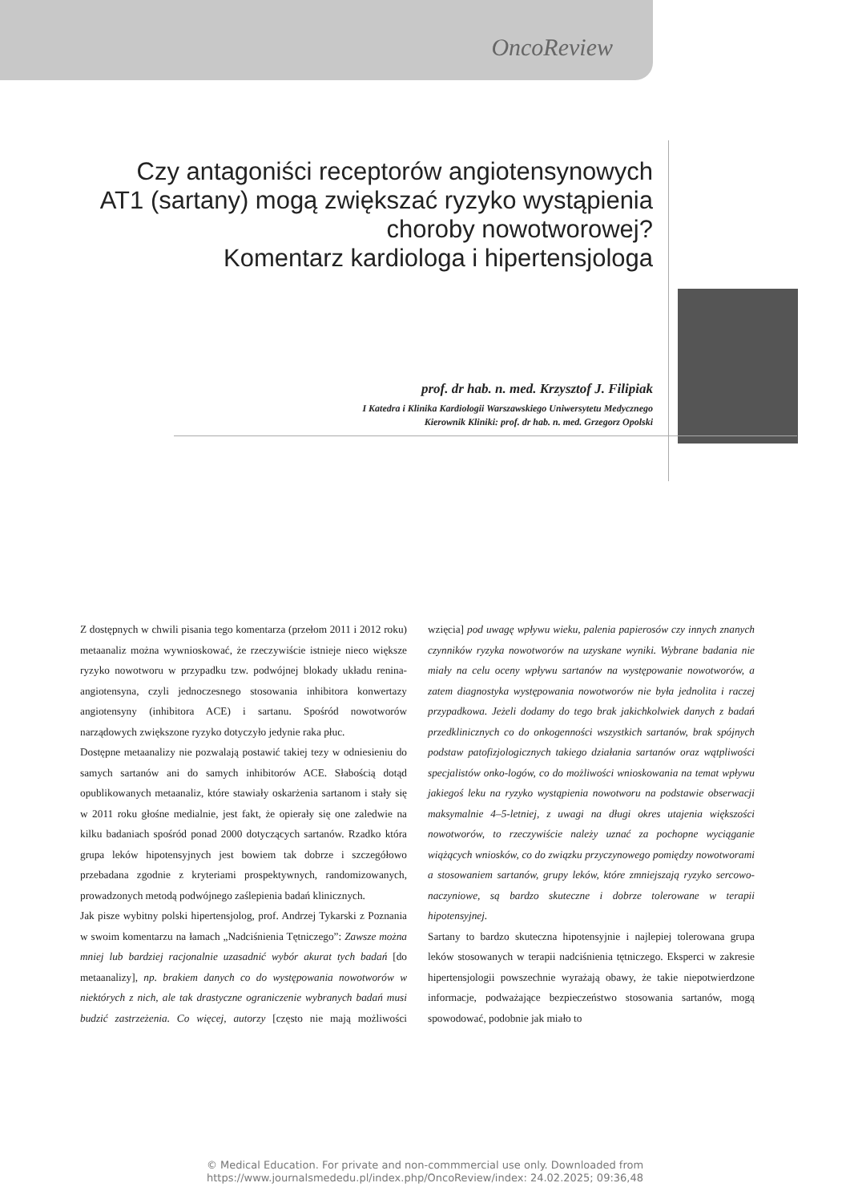OncoReview
Czy antagoniści receptorów angiotensynowych
AT1 (sartany) mogą zwiększać ryzyko wystąpienia
choroby nowotworowej?
Komentarz kardiologa i hipertensjologa
prof. dr hab. n. med. Krzysztof J. Filipiak
I Katedra i Klinika Kardiologii Warszawskiego Uniwersytetu Medycznego
Kierownik Kliniki: prof. dr hab. n. med. Grzegorz Opolski
Z dostępnych w chwili pisania tego komentarza (przełom 2011 i 2012 roku) metaanaliz można wywnioskować, że rzeczywiście istnieje nieco większe ryzyko nowotworu w przypadku tzw. podwójnej blokady układu renina-angiotensyna, czyli jednoczesnego stosowania inhibitora konwertazy angiotensyny (inhibitora ACE) i sartanu. Spośród nowotworów narządowych zwiększone ryzyko dotyczyło jedynie raka płuc.
Dostępne metaanalizy nie pozwalają postawić takiej tezy w odniesieniu do samych sartanów ani do samych inhibitorów ACE. Słabością dotąd opublikowanych metaanaliz, które stawiały oskarżenia sartanom i stały się w 2011 roku głośne medialnie, jest fakt, że opierały się one zaledwie na kilku badaniach spośród ponad 2000 dotyczących sartanów. Rzadko która grupa leków hipotensyjnych jest bowiem tak dobrze i szczegółowo przebadana zgodnie z kryteriami prospektywnych, randomizowanych, prowadzonych metodą podwójnego zaślepienia badań klinicznych.
Jak pisze wybitny polski hipertensjolog, prof. Andrzej Tykarski z Poznania w swoim komentarzu na łamach „Nadciśnienia Tętniczego”: Zawsze można mniej lub bardziej racjonalnie uzasadnić wybór akurat tych badań [do metaanalizy], np. brakiem danych co do występowania nowotworów w niektórych z nich, ale tak drastyczne ograniczenie wybranych badań musi budzić zastrzeżenia. Co więcej, autorzy [często nie mają możliwości wzięcia] pod uwagę wpływu wieku, palenia papierosów czy innych znanych czynników ryzyka nowotworów na uzyskane wyniki. Wybrane badania nie miały na celu oceny wpływu sartanów na występowanie nowotworów, a zatem diagnostyka występowania nowotworów nie była jednolita i raczej przypadkowa. Jeżeli dodamy do tego brak jakichkolwiek danych z badań przedklinicznych co do onkogenności wszystkich sartanów, brak spójnych podstaw patofizjologicznych takiego działania sartanów oraz wątpliwości specjalistów onko-logów, co do możliwości wnioskowania na temat wpływu jakiegoś leku na ryzyko wystąpienia nowotworu na podstawie obserwacji maksymalnie 4–5-letniej, z uwagi na długi okres utajenia większości nowotworów, to rzeczywiście należy uznać za pochopne wyciąganie wiążących wniosków, co do związku przyczynowego pomiędzy nowotworami a stosowaniem sartanów, grupy leków, które zmniejszają ryzyko sercowo-naczyniowe, są bardzo skuteczne i dobrze tolerowane w terapii hipotensyjnej.
Sartany to bardzo skuteczna hipotensyjnie i najlepiej tolerowana grupa leków stosowanych w terapii nadciśnienia tętniczego. Eksperci w zakresie hipertensjologii powszechnie wyrażają obawy, że takie niepotwierdzone informacje, podważające bezpieczeństwo stosowania sartanów, mogą spowodować, podobnie jak miało to
© Medical Education. For private and non-commmercial use only. Downloaded from
https://www.journalsmededu.pl/index.php/OncoReview/index: 24.02.2025; 09:36,48